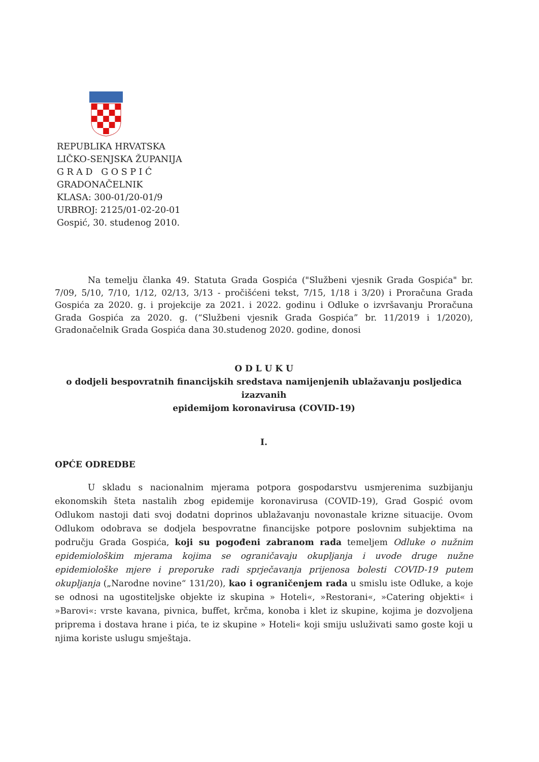REPUBLIKA HRVATSKA
LIČKO-SENJSKA ŽUPANIJA
G R A D G O S P I Ć
GRADONAČELNIK
KLASA: 300-01/20-01/9
URBROJ: 2125/01-02-20-01
Gospić, 30. studenog 2010.
Na temelju članka 49. Statuta Grada Gospića ("Službeni vjesnik Grada Gospića" br. 7/09, 5/10, 7/10, 1/12, 02/13, 3/13 - pročišćeni tekst, 7/15, 1/18 i 3/20) i Proračuna Grada Gospića za 2020. g. i projekcije za 2021. i 2022. godinu i Odluke o izvršavanju Proračuna Grada Gospića za 2020. g. (“Službeni vjesnik Grada Gospića” br. 11/2019 i 1/2020), Gradonačelnik Grada Gospića dana 30.studenog 2020. godine, donosi
O D L U K U
o dodjeli bespovratnih financijskih sredstava namijenjenih ublažavanju posljedica izazvanih
epidemijom koronavirusa (COVID-19)
I.
OPĆE ODREDBE
U skladu s nacionalnim mjerama potpora gospodarstvu usmjerenima suzbijanju ekonomskih šteta nastalih zbog epidemije koronavirusa (COVID-19), Grad Gospić ovom Odlukom nastoji dati svoj dodatni doprinos ublažavanju novonastale krizne situacije. Ovom Odlukom odobrava se dodjela bespovratne financijske potpore poslovnim subjektima na području Grada Gospića, koji su pogođeni zabranom rada temeljem Odluke o nužnim epidemiološkim mjerama kojima se ograničavaju okupljanja i uvode druge nužne epidemiološke mjere i preporuke radi sprječavanja prijenosa bolesti COVID-19 putem okupljanja („Narodne novine“ 131/20), kao i ograničenjem rada u smislu iste Odluke, a koje se odnosi na ugostiteljske objekte iz skupina » Hoteli«, »Restorani«, »Catering objekti« i »Barovi«: vrste kavana, pivnica, buffet, krčma, konoba i klet iz skupine, kojima je dozvoljena priprema i dostava hrane i pića, te iz skupine » Hoteli« koji smiju usluživati samo goste koji u njima koriste uslugu smještaja.